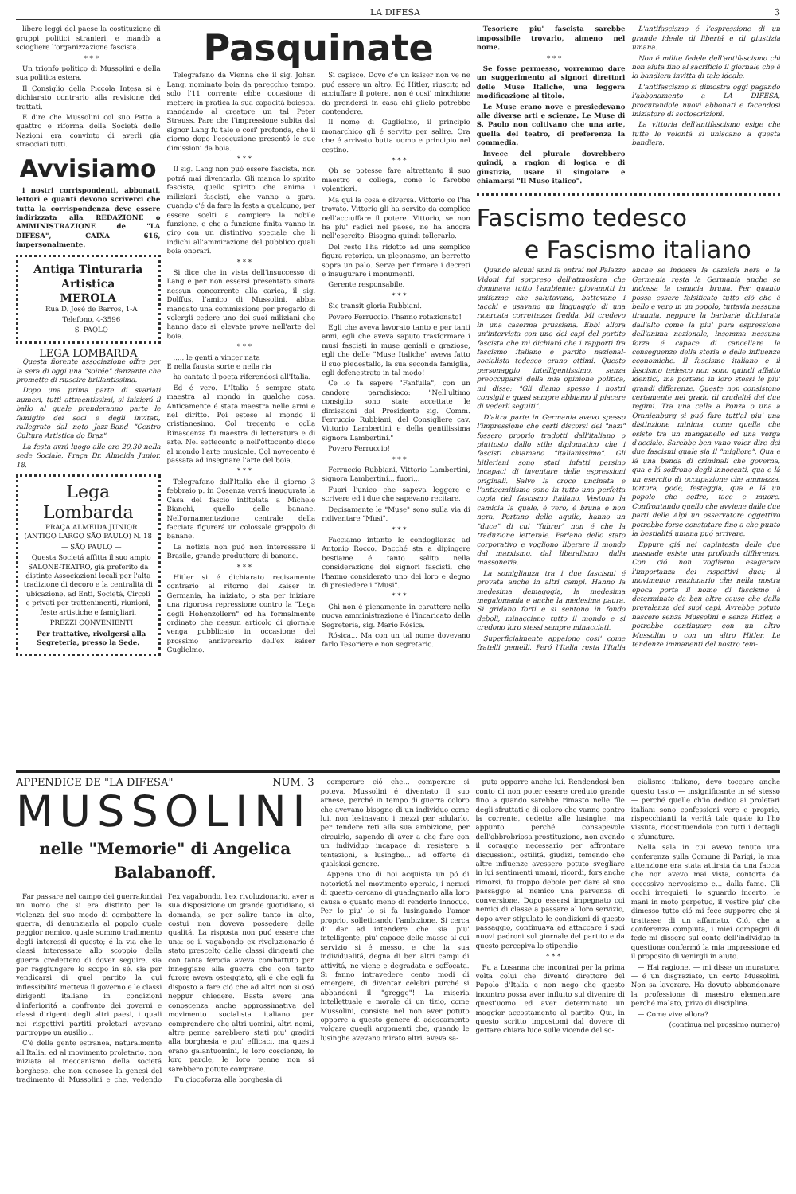LA DIFESA 3
libere leggi del paese la costituzione di gruppi politici stranieri, e mandò a sciogliere l'organizzazione fascista.
* * *
Un trionfo politico di Mussolini e della sua politica estera.
Il Consiglio della Piccola Intesa si è dichiarato contrario alla revisione dei trattati.
E dire che Mussolini col suo Patto a quattro e riforma della Società delle Nazioni era convinto di averli già stracciati tutti.
Avvisiamo
i nostri corrispondenti, abbonati, lettori e quanti devono scriverci che tutta la corrispondenza deve essere indirizzata alla REDAZIONE o AMMINISTRAZIONE de "LA DIFESA", CAIXA 616, impersonalmente.
Antiga Tinturaria Artistica
MEROLA
Rua D. José de Barros, 1-A
Telefono, 4-3596
S. PAOLO
LEGA LOMBARDA
Questa fiorente associazione offre per la sera di oggi una "soirée" danzante che promette di riuscire brillantissima.
Dopo una prima parte di svariati numeri, tutti attraentissimi, si inizierá il ballo al quale prenderanno parte le famiglie dei soci e degli invitati, rallegrato dal noto Jazz-Band "Centro Cultura Artistica do Braz".
La festa avrá luogo alle ore 20,30 nella sede Sociale, Praça Dr. Almeida Junior, 18.
Lega
Lombarda
PRAÇA ALMEIDA JUNIOR (ANTIGO LARGO SÃO PAULO) N. 18
— SÃO PAULO —
Questa Societá affitta il suo ampio SALONE-TEATRO, giá preferito da distinte Associazioni locali per l'alta tradizione di decoro e la centralitá di ubicazione, ad Enti, Societá, Circoli e privati per trattenimenti, riunioni, feste artistiche e famigliari.
PREZZI CONVENIENTI
Per trattative, rivolgersi alla Segreteria, presso la Sede.
Pasquinate
Telegrafano da Vienna che il sig. Johan Lang, nominato boia da parecchio tempo, solo l'11 corrente ebbe occasione di mettere in pratica la sua capacitá boiesca, mandando al creatore un tal Peter Strauss. Pare che l'impressione subita dal signor Lang fu tale e cosi' profonda, che il giorno dopo l'esecuzione presentó le sue dimissioni da boia.
* * *
Il sig. Lang non puó essere fascista, non potrá mai diventarlo. Gli manca lo spirito fascista, quello spirito che anima i miliziani fascisti, che vanno a gara, quando c'é da fare la festa a qualcuno, per essere scelti a compiere la nobile funzione, e che a funzione finita vanno in giro con un distintivo speciale che li indichi all'ammirazione del pubblico quali boia onorari.
* * *
Si dice che in vista dell'insuccesso di Lang e per non essersi presentato sinora nessun concorrente alla carica, il sig. Dolffus, l'amico di Mussolini, abbia mandato una commissione per pregarlo di volergli cedere uno dei suoi miliziani che hanno dato si' elevate prove nell'arte del boia.
* * *
..... le genti a vincer nata
E nella fausta sorte e nella ria
ha cantato il poeta riferendosi all'Italia.
Ed é vero. L'Italia é sempre stata maestra al mondo in qualche cosa. Anticamente é stata maestra nelle armi e nel diritto. Poi estese al mondo il cristianesimo. Col trecento e colla Rinascenza fu maestra di letteratura e di arte. Nel settecento e nell'ottocento diede al mondo l'arte musicale. Col novecento é passata ad insegnare l'arte del boia.
* * *
Telegrafano dall'Italia che il giorno 3 febbraio p. in Cosenza verrá inaugurata la Casa del fascio intitolata a Michele Bianchi, quello delle banane. Nell'ornamentazione centrale della facciata figurerá un colossale grappolo di banane.
La notizia non puó non interessare il Brasile, grande produttore di banane.
* * *
Hitler si é dichiarato recisamente contrario al ritorno del kaiser in Germania, ha iniziato, o sta per iniziare una rigorosa repressione contro la "Lega degli Hohenzollern" ed ha formalmente ordinato che nessun articolo di giornale venga pubblicato in occasione del prossimo anniversario dell'ex kaiser Guglielmo.
Si capisce. Dove c'é un kaiser non ve ne puó essere un altro. Ed Hitler, riuscito ad acciuffare il potere, non é cosi' minchione da prendersi in casa chi glielo potrebbe contendere.
Il nome di Guglielmo, il principio monarchico gli é servito per salire. Ora che é arrivato butta uomo e principio nel cestino.
* * *
Oh se potesse fare altrettanto il suo maestro e collega, come lo farebbe volentieri.
Ma qui la cosa é diversa. Vittorio ce l'ha trovato. Vittorio gli ha servito da complice nell'acciuffare il potere. Vittorio, se non ha piu' radici nel paese, ne ha ancora nell'esercito. Bisogna quindi tollerarlo.
Del resto l'ha ridotto ad una semplice figura retorica, un pleonasmo, un berretto sopra un palo. Serve per firmare i decreti e inaugurare i monumenti.
Gerente responsabile.
* * *
Sic transit gloria Rubbiani.
Povero Ferruccio, l'hanno rotazionato!
Egli che aveva lavorato tanto e per tanti anni, egli che aveva saputo trasformare i musi fascisti in muse geniali e graziose, egli che delle "Muse Italiche" aveva fatto il suo piedestallo, la sua seconda famiglia, egli defenestrato in tal modo!
Ce lo fa sapere "Fanfulla", con un candore paradisiaco: "Nell'ultimo consiglio sono state accettate le dimissioni del Presidente sig. Comm. Ferruccio Rubbiani, del Consigliere cav. Vittorio Lambertini e della gentilissima signora Lambertini."
Povero Ferruccio!
* * *
Ferruccio Rubbiani, Vittorio Lambertini, signora Lambertini... fuori...
Fuori l'unico che sapeva leggere e scrivere ed i due che sapevano recitare.
Decisamente le "Muse" sono sulla via di ridiventare "Musi".
* * *
Facciamo intanto le condoglianze ad Antonio Rocco. Dacché sta a dipingere bestiame é tanto salito nella considerazione dei signori fascisti, che l'hanno considerato uno dei loro e degno di presiedere i "Musi".
* * *
Chi non é pienamente in carattere nella nuova amministrazione é l'incaricato della Segreteria, sig. Mario Rósica.
Rósica... Ma con un tal nome dovevano farlo Tesoriere e non segretario.
Tesoriere piu' fascista sarebbe impossibile trovarlo, almeno nel nome.
* * *
Se fosse permesso, vorremmo dare un suggerimento ai signori direttori delle Muse Italiche, una leggera modificazione al titolo.
Le Muse erano nove e presiedevano alle diverse arti e scienze. Le Muse di S. Paolo non coltivano che una arte, quella del teatro, di preferenza la commedia.
Invece del plurale dovrebbero quindi, a ragion di logica e di giustizia, usare il singolare e chiamarsi "Il Muso italico".
L'antifascismo é l'espressione di un grande ideale di libertá e di giustizia umana.
Non é milite fedele dell'antifascismo chi non aiuta fino al sacrificio il giornale che é la bandiera invitta di tale ideale.
L'antifascismo si dimostra oggi pagando l'abbonamento a LA DIFESA, procurandole nuovi abbonati e facendosi iniziatore di sottoscrizioni.
La vittoria dell'antifascismo esige che tutte le volontá si uniscano a questa bandiera.
Fascismo tedesco
e Fascismo italiano
Quando alcuni anni fa entrai nel Palazzo Vidoni fui sorpreso dell'atmosfera che dominava tutto l'ambiente: giovanotti in uniforme che salutavano, battevano i tacchi e usavano un linguaggio di una ricercata correttezza fredda. Mi credevo in una caserma prussiana. Ebbi allora un'intervista con uno dei capi del partito fascista che mi dichiaró che i rapporti fra fascismo italiano e partito nazional-socialista tedesco erano ottimi. Questo personaggio intelligentissimo, senza preoccuparsi della mia opinione politica, mi disse: "Gli diamo spesso i nostri consigli e quasi sempre abbiamo il piacere di vederli seguiti".
D'altra parte in Germania avevo spesso l'impressione che certi discorsi dei "nazi" fossero proprio tradotti dall'italiano o piuttosto dallo stile diplomatico che i fascisti chiamano "italianissimo". Gli hitleriani sono stati infatti persino incapaci di inventare delle espressioni originali. Salvo la croce uncinata e l'antisemitismo sono in tutto una perfetta copia del fascismo italiano. Vestono la camicia la quale, é vero, é bruna e non nera. Portano delle aquile, hanno un "duce" di cui "fuhrer" non é che la traduzione letterale. Parlano dello stato corporativo e vogliono liberare il mondo dal marxismo, dal liberalismo, dalla massoneria.
La somiglianza tra i due fascismi é provata anche in altri campi. Hanno la medesima demagogia, la medesima megalomania e anche la medesima paura. Si gridano forti e si sentono in fondo deboli, minacciano tutto il mondo e si credono loro stessi sempre minacciati.
Superficialmente appaiono cosi' come fratelli gemelli. Peró l'Italia resta l'Italia anche se indossa la camicia nera e la Germania resta la Germania anche se indossa la camicia bruna. Per quanto possa essere falsificato tutto ció che é bello e vero in un popolo, tuttavia nessuna tirannia, neppure la barbarie dichiarata dall'alto come la piu' pura espressione dell'anima nazionale, insomma nessuna forza é capace di cancellare le conseguenze della storia e delle influenze economiche. Il fascismo italiano e il fascismo tedesco non sono quindi affatto identici, ma portano in loro stessi le piu' grandi differenze. Queste non consistono certamente nel grado di crudeltá dei due regimi. Tra una cella a Ponza o una a Oranienburg si puó fare tutt'al piu' una distinzione minima, come quella che esiste tra un manganello ed una verga d'acciaio. Sarebbe ben vano voler dire dei due fascismi quale sia il "migliore". Qua e lá una banda di criminali che governa, qua e lá soffrono degli innocenti, qua e lá un esercito di occupazione che ammazza, tortura, gode, festeggia, qua e lá un popolo che soffre, tace e muore. Confrontando quello che avviene dalle due parti delle Alpi un osservatore oggettivo potrebbe forse constatare fino a che punto la bestialitá umana puó arrivare.
Eppure giá nei capintesta delle due masnade esiste una profonda differenza. Con ció non vogliamo esagerare l'importanza dei rispettivi duci; il movimento reazionario che nella nostra epoca porta il nome di fascismo é determinato da ben altre cause che dalla prevalenza dei suoi capi. Avrebbe potuto nascere senza Mussolini e senza Hitler, e potrebbe continuare con un altro Mussolini o con un altro Hitler. Le tendenze immanenti del nostro tem-
APPENDICE DE "LA DIFESA" NUM. 3
MUSSOLINI
nelle "Memorie" di Angelica Balabanoff.
Far passare nel campo dei guerrafondai un uomo che si era distinto per la violenza del suo modo di combattere la guerra, di denunziarla al popolo quale peggior nemico, quale sommo tradimento degli interessi di questo; é la via che le classi interessate allo scoppio della guerra credettero di dover seguire, sia per raggiungere lo scopo in sé, sia per vendicarsi di quel partito la cui inflessibilitá metteva il governo e le classi dirigenti italiane in condizioni d'inferioritá a confronto dei governi e classi dirigenti degli altri paesi, i quali nei rispettivi partiti proletari avevano purtroppo un ausilio...
C'é della gente estranea, naturalmente all'Italia, ed al movimento proletario, non iniziata al meccanismo della societá borghese, che non conosce la genesi del tradimento di Mussolini e che, vedendo l'ex vagabondo, l'ex rivoluzionario, aver a sua disposizione un grande quotidiano, si domanda, se per salire tanto in alto, costui non doveva possedere delle qualitá. La risposta non puó essere che una: se il vagabondo ex rivoluzionario é stato prescelto dalle classi dirigenti che con tanta ferocia aveva combattuto per inneggiare alla guerra che con tanto furore aveva osteggiato, gli é che egli fu disposto a fare ció che ad altri non si osó neppur chiedere. Basta avere una conoscenza anche approssimativa del movimento socialista italiano per comprendere che altri uomini, altri nomi, altre penne sarebbero stati piu' graditi alla borghesia e piu' efficaci, ma questi erano galantuomini, le loro coscienze, le loro parole, le loro penne non si sarebbero potute comprare.
Fu giocoforza alla borghesia di
comperare ció che... comperare si poteva. Mussolini é diventato il suo arnese, perché in tempo di guerra coloro che avevano bisogno di un individuo come lui, non lesinavano i mezzi per adularlo, per tendere reti alla sua ambizione, per circuirlo, sapendo di aver a che fare con un individuo incapace di resistere a tentazioni, a lusinghe... ad offerte di qualsiasi genere.
Appena uno di noi acquista un pó di notorietá nel movimento operaio, i nemici di questo cercano di guadagnarlo alla loro causa o quanto meno di renderlo innocuo. Per lo piu' lo si fa lusingando l'amor proprio, solleticando l'ambizione. Si cerca di dar ad intendere che sia piu' intelligente, piu' capace delle masse al cui servizio si é messo, e che la sua individualitá, degna di ben altri campi di attivitá, ne viene e degradata e soffocata. Si fanno intravedere cento modi di emergere, di diventar celebri purché si abbandoni il "gregge"! La miseria intellettuale e morale di un tizio, come Mussolini, consiste nel non aver potuto opporre a questo genere di adescamento volgare quegli argomenti che, quando le lusinghe avevano mirato altri, aveva sa-
puto opporre anche lui. Rendendosi ben conto di non poter essere creduto grande fino a quando sarebbe rimasto nelle file degli sfruttati e di coloro che vanno contro la corrente, cedette alle lusinghe, ma appunto perché consapevole dell'obbrobriosa prostituzione, non avendo il coraggio necessario per affrontare discussioni, ostilitá, giudizi, temendo che altre influenze avessero potuto svegliare in lui sentimenti umani, ricordi, fors'anche rimorsi, fu troppo debole per dare al suo passaggio al nemico una parvenza di conversione. Dopo essersi impegnato coi nemici di classe a passare al loro servizio, dopo aver stipulato le condizioni di questo passaggio, continuava ad attaccare i suoi nuovi padroni sul giornale del partito e da questo percepiva lo stipendio!
* * *
Fu a Losanna che incontrai per la prima volta colui che diventó direttore del Popolo d'Italia e non nego che questo incontro possa aver influito sul divenire di quest'uomo ed aver determinato un maggior accostamento al partito. Qui, in questo scritto impostomi dal dovere di gettare chiara luce sulle vicende del so-
cialismo italiano, devo toccare anche questo tasto — insignificante in sé stesso — perché quelle ch'io dedico ai proletari italiani sono confessioni vere e proprie, rispecchianti la veritá tale quale io l'ho vissuta, ricostituendola con tutti i dettagli e sfumature.
Nella sala in cui avevo tenuto una conferenza sulla Comune di Parigi, la mia attenzione era stata attirata da una faccia che non avevo mai vista, contorta da eccessivo nervosismo e... dalla fame. Gli occhi irrequieti, lo sguardo incerto, le mani in moto perpetuo, il vestire piu' che dimesso tutto ció mi fece supporre che si trattasse di un affamato. Ció, che a conferenza compiuta, i miei compagni di fede mi dissero sul conto dell'individuo in questione confermó la mia impressione ed il proposito di venirgli in aiuto.
— Hai ragione, — mi disse un muratore, — é un disgraziato, un certo Mussolini. Non sa lavorare. Ha dovuto abbandonare la professione di maestro elementare perché malato, privo di disciplina.
— Come vive allora?
(continua nel prossimo numero)